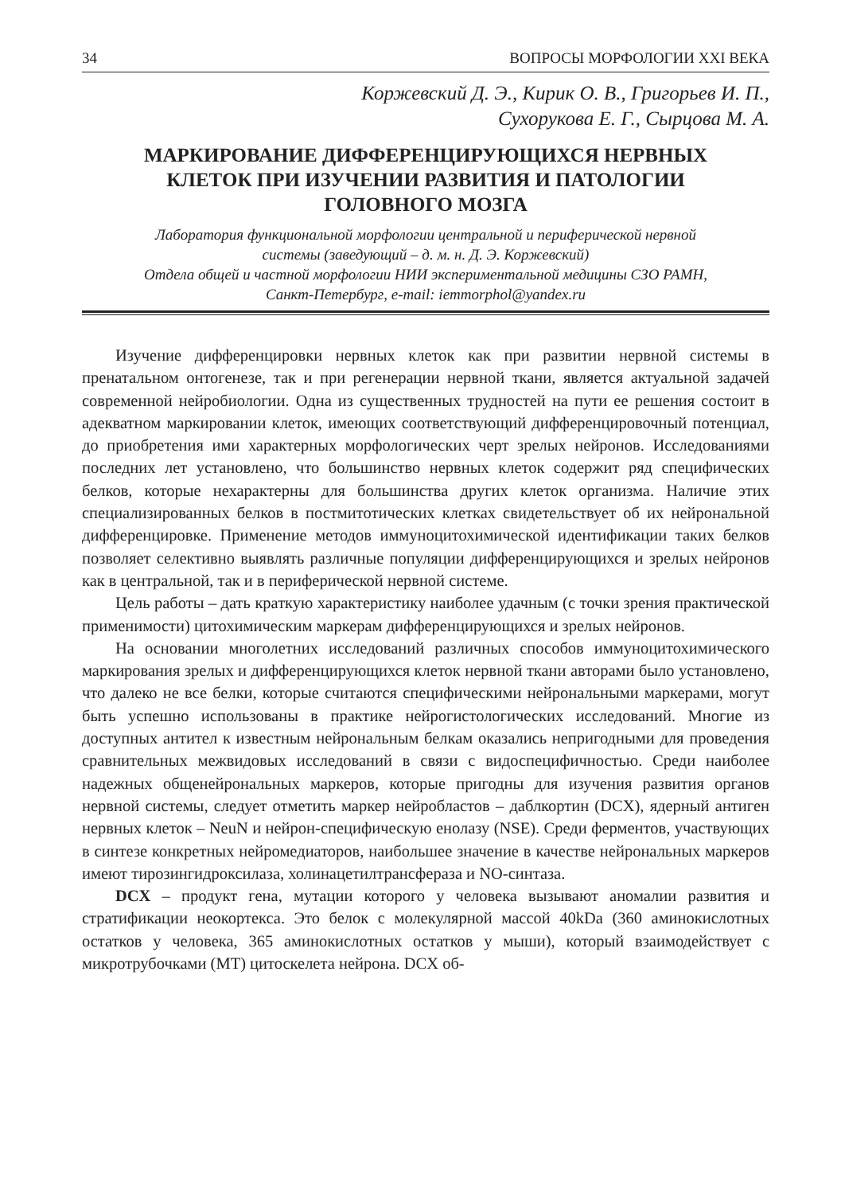34 ВОПРОСЫ МОРФОЛОГИИ XXI ВЕКА
Коржевский Д. Э., Кирик О. В., Григорьев И. П.,
Сухорукова Е. Г., Сырцова М. А.
МАРКИРОВАНИЕ ДИФФЕРЕНЦИРУЮЩИХСЯ НЕРВНЫХ
КЛЕТОК ПРИ ИЗУЧЕНИИ РАЗВИТИЯ И ПАТОЛОГИИ
ГОЛОВНОГО МОЗГА
Лаборатория функциональной морфологии центральной и периферической нервной
системы (заведующий – д. м. н. Д. Э. Коржевский)
Отдела общей и частной морфологии НИИ экспериментальной медицины СЗО РАМН,
Санкт-Петербург, e-mail: iemmorphol@yandex.ru
Изучение дифференцировки нервных клеток как при развитии нервной системы в пренатальном онтогенезе, так и при регенерации нервной ткани, является актуальной задачей современной нейробиологии. Одна из существенных трудностей на пути ее решения состоит в адекватном маркировании клеток, имеющих соответствующий дифференцировочный потенциал, до приобретения ими характерных морфологических черт зрелых нейронов. Исследованиями последних лет установлено, что большинство нервных клеток содержит ряд специфических белков, которые нехарактерны для большинства других клеток организма. Наличие этих специализированных белков в постмитотических клетках свидетельствует об их нейрональной дифференцировке. Применение методов иммуноцитохимической идентификации таких белков позволяет селективно выявлять различные популяции дифференцирующихся и зрелых нейронов как в центральной, так и в периферической нервной системе.
Цель работы – дать краткую характеристику наиболее удачным (с точки зрения практической применимости) цитохимическим маркерам дифференцирующихся и зрелых нейронов.
На основании многолетних исследований различных способов иммуноцитохимического маркирования зрелых и дифференцирующихся клеток нервной ткани авторами было установлено, что далеко не все белки, которые считаются специфическими нейрональными маркерами, могут быть успешно использованы в практике нейрогистологических исследований. Многие из доступных антител к известным нейрональным белкам оказались непригодными для проведения сравнительных межвидовых исследований в связи с видоспецифичностью. Среди наиболее надежных общенейрональных маркеров, которые пригодны для изучения развития органов нервной системы, следует отметить маркер нейробластов – даблкортин (DCX), ядерный антиген нервных клеток – NeuN и нейрон-специфическую енолазу (NSE). Среди ферментов, участвующих в синтезе конкретных нейромедиаторов, наибольшее значение в качестве нейрональных маркеров имеют тирозингидроксилаза, холинацетилтрансфераза и NO-синтаза.
DCX – продукт гена, мутации которого у человека вызывают аномалии развития и стратификации неокортекса. Это белок с молекулярной массой 40kDa (360 аминокислотных остатков у человека, 365 аминокислотных остатков у мыши), который взаимодействует с микротрубочками (МТ) цитоскелета нейрона. DCX об-